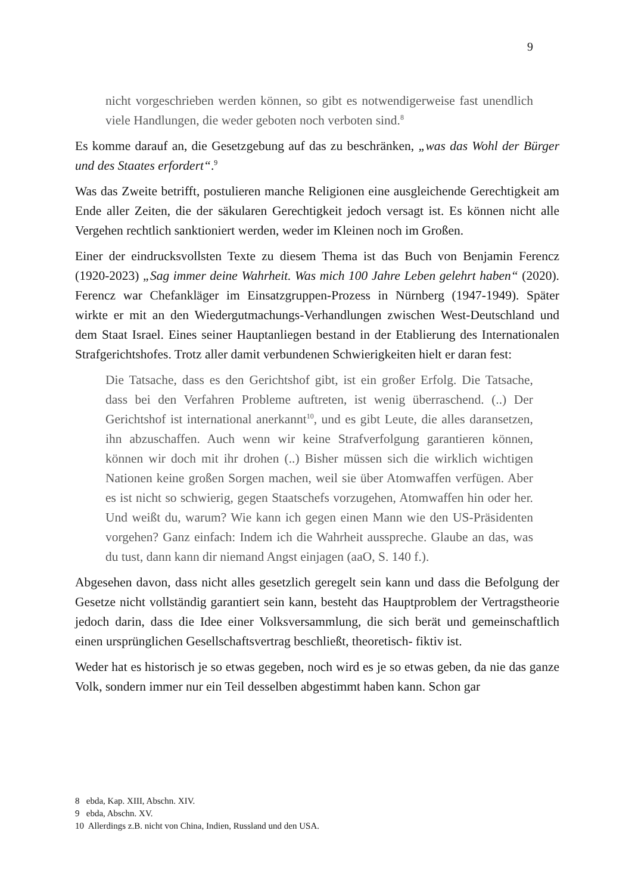9
nicht vorgeschrieben werden können, so gibt es notwendigerweise fast unendlich viele Handlungen, die weder geboten noch verboten sind.<sup>8</sup>
Es komme darauf an, die Gesetzgebung auf das zu beschränken, „was das Wohl der Bürger und des Staates erfordert“.<sup>9</sup>
Was das Zweite betrifft, postulieren manche Religionen eine ausgleichende Gerechtigkeit am Ende aller Zeiten, die der säkularen Gerechtigkeit jedoch versagt ist. Es können nicht alle Vergehen rechtlich sanktioniert werden, weder im Kleinen noch im Großen.
Einer der eindrucksvollsten Texte zu diesem Thema ist das Buch von Benjamin Ferencz (1920-2023) „Sag immer deine Wahrheit. Was mich 100 Jahre Leben gelehrt haben“ (2020). Ferencz war Chefankläger im Einsatzgruppen-Prozess in Nürnberg (1947-1949). Später wirkte er mit an den Wiedergutmachungs-Verhandlungen zwischen West-Deutschland und dem Staat Israel. Eines seiner Hauptanliegen bestand in der Etablierung des Internationalen Strafgerichtshofes. Trotz aller damit verbundenen Schwierigkeiten hielt er daran fest:
Die Tatsache, dass es den Gerichtshof gibt, ist ein großer Erfolg. Die Tatsache, dass bei den Verfahren Probleme auftreten, ist wenig überraschend. (..) Der Gerichtshof ist international anerkannt<sup>10</sup>, und es gibt Leute, die alles daransetzen, ihn abzuschaffen. Auch wenn wir keine Strafverfolgung garantieren können, können wir doch mit ihr drohen (..) Bisher müssen sich die wirklich wichtigen Nationen keine großen Sorgen machen, weil sie über Atomwaffen verfügen. Aber es ist nicht so schwierig, gegen Staatschefs vorzugehen, Atomwaffen hin oder her. Und weißt du, warum? Wie kann ich gegen einen Mann wie den US-Präsidenten vorgehen? Ganz einfach: Indem ich die Wahrheit ausspreche. Glaube an das, was du tust, dann kann dir niemand Angst einjagen (aaO, S. 140 f.).
Abgesehen davon, dass nicht alles gesetzlich geregelt sein kann und dass die Befolgung der Gesetze nicht vollständig garantiert sein kann, besteht das Hauptproblem der Vertragstheorie jedoch darin, dass die Idee einer Volksversammlung, die sich berät und gemeinschaftlich einen ursprünglichen Gesellschaftsvertrag beschließt, theoretisch- fiktiv ist.
Weder hat es historisch je so etwas gegeben, noch wird es je so etwas geben, da nie das ganze Volk, sondern immer nur ein Teil desselben abgestimmt haben kann. Schon gar
8 ebda, Kap. XIII, Abschn. XIV.
9 ebda, Abschn. XV.
10 Allerdings z.B. nicht von China, Indien, Russland und den USA.